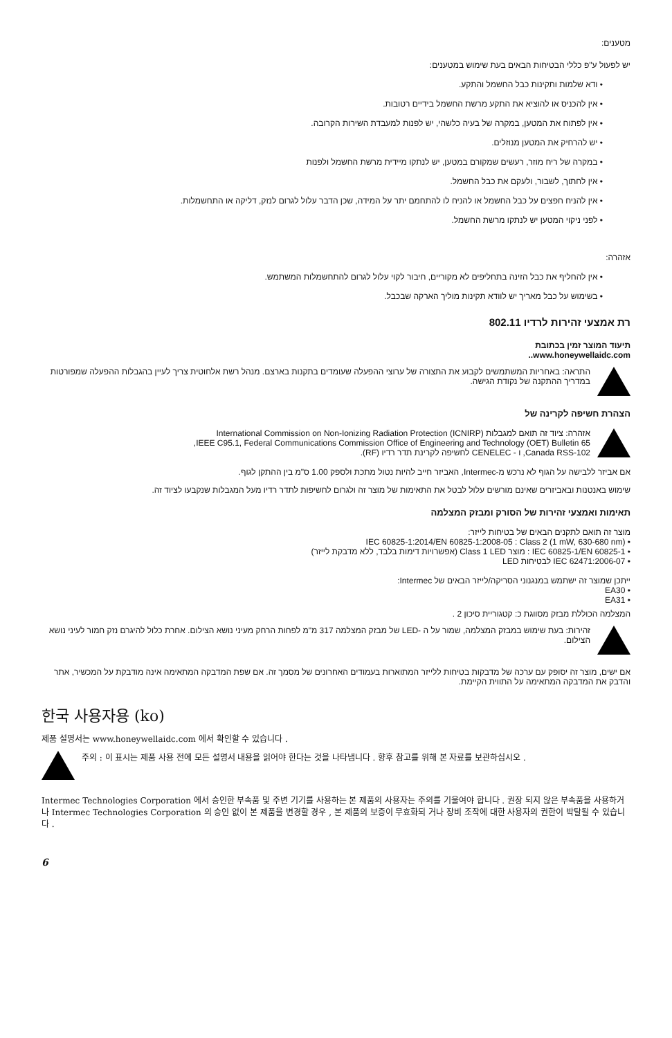מטענים:
יש לפעול ע"פ כללי הבטיחות הבאים בעת שימוש במטענים:
• ודא שלמות ותקינות כבל החשמל והתקע.
• אין להכניס או להוציא את התקע מרשת החשמל בידיים רטובות.
• אין לפתוח את המטען, במקרה של בעיה כלשהי, יש לפנות למעבדת השירות הקרובה.
• יש להרחיק את המטען מנוזלים.
• במקרה של ריח מוזר, רעשים שמקורם במטען, יש לנתקו מיידית מרשת החשמל ולפנות
• אין לחתוך, לשבור, ולעקם את כבל החשמל.
• אין להניח חפצים על כבל החשמל או להניח לו להתחמם יתר על המידה, שכן הדבר עלול לגרום לנזק, דליקה או התחשמלות.
• לפני ניקוי המטען יש לנתקו מרשת החשמל.
אזהרה:
• אין להחליף את כבל הזינה בתחליפים לא מקוריים, חיבור לקוי עלול לגרום להתחשמלות המשתמש.
• בשימוש על כבל מאריך יש לוודא תקינות מוליך הארקה שבכבל.
רת אמצעי זהירות לרדיו 802.11
תיעוד המוצר זמין בכתובת
www.honeywellaidc.com..
התראה: באחריות המשתמשים לקבוע את התצורה של ערוצי ההפעלה שעומדים בתקנות בארצם. מנהל רשת אלחוטית צריך לעיין בהגבלות ההפעלה שמפורטות במדריך ההתקנה של נקודת הגישה.
הצהרת חשיפה לקרינה של
אזהרה: ציוד זה תואם למגבלות International Commission on Non-Ionizing Radiation Protection (ICNIRP)
IEEE C95.1, Federal Communications Commission Office of Engineering and Technology (OET) Bulletin 65,
Canada RSS-102, ו - CENELEC לחשיפה לקרינת תדר רדיו (RF).
אם אביזר ללבישה על הגוף לא נרכש מ-Intermec, האביזר חייב להיות נטול מתכת ולספק 1.00 ס"מ בין ההתקן לגוף.
שימוש באנטנות ובאביזרים שאינם מורשים עלול לבטל את התאימות של מוצר זה ולגרום לחשיפות לתדר רדיו מעל המגבלות שנקבעו לציוד זה.
תאימות ואמצעי זהירות של הסורק ומבזק המצלמה
מוצר זה תואם לתקנים הבאים של בטיחות לייזר:
• IEC 60825-1:2014/EN 60825-1:2008-05 : Class 2 (1 mW, 630-680 nm)
• IEC 60825-1/EN 60825-1 : מוצר Class 1 LED (אפשרויות דימות בלבד, ללא מדבקת לייזר)
• IEC 62471:2006-07 לבטיחות LED
ייתכן שמוצר זה ישתמש במנגנוני הסריקה/לייזר הבאים של Intermec:
• EA30
• EA31
המצלמה הכוללת מבזק מסווגת כ: קטגוריית סיכון 2 .
זהירות: בעת שימוש במבזק המצלמה, שמור על ה -LED של מבזק המצלמה 317 מ"מ לפחות הרחק מעיני נושא הצילום. אחרת כלול להיגרם נזק חמור לעיני נושא הצילום.
אם ישים, מוצר זה יסופק עם ערכה של מדבקות בטיחות ללייזר המתוארות בעמודים האחרונים של מסמך זה. אם שפת המדבקה המתאימה אינה מודבקת על המכשיר, אתר והדבק את המדבקה המתאימה על התווית הקיימת.
한국 사용자용 (ko)
제품 설명서는 www.honeywellaidc.com 에서 확인할 수 있습니다 .
주의 : 이 표시는 제품 사용 전에 모든 설명서 내용을 읽어야 한다는 것을 나타냅니다 . 향후 참고를 위해 본 자료를 보관하십시오 .
Intermec Technologies Corporation 에서 승인한 부속품 및 주변 기기를 사용하는 본 제품의 사용자는 주의를 기울여야 합니다 . 권장 되지 않은 부속품을 사용하거나 Intermec Technologies Corporation 의 승인 없이 본 제품을 변경할 경우 , 본 제품의 보증이 무효화되 거나 장비 조작에 대한 사용자의 권한이 박탈될 수 있습니다 .
6